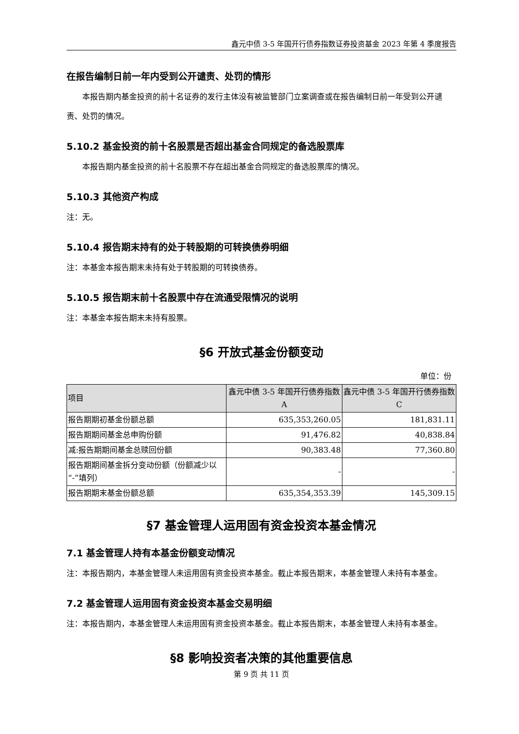鑫元中债 3-5 年国开行债券指数证券投资基金 2023 年第 4 季度报告
在报告编制日前一年内受到公开谴责、处罚的情形
本报告期内基金投资的前十名证券的发行主体没有被监管部门立案调查或在报告编制日前一年受到公开谴责、处罚的情况。
5.10.2 基金投资的前十名股票是否超出基金合同规定的备选股票库
本报告期内基金投资的前十名股票不存在超出基金合同规定的备选股票库的情况。
5.10.3 其他资产构成
注：无。
5.10.4 报告期末持有的处于转股期的可转换债券明细
注：本基金本报告期末未持有处于转股期的可转换债券。
5.10.5 报告期末前十名股票中存在流通受限情况的说明
注：本基金本报告期末未持有股票。
§6 开放式基金份额变动
单位：份
| 项目 | 鑫元中债 3-5 年国开行债券指数 A | 鑫元中债 3-5 年国开行债券指数 C |
| --- | --- | --- |
| 报告期期初基金份额总额 | 635,353,260.05 | 181,831.11 |
| 报告期期间基金总申购份额 | 91,476.82 | 40,838.84 |
| 减:报告期期间基金总赎回份额 | 90,383.48 | 77,360.80 |
| 报告期期间基金拆分变动份额（份额减少以“-”填列） | - | - |
| 报告期期末基金份额总额 | 635,354,353.39 | 145,309.15 |
§7 基金管理人运用固有资金投资本基金情况
7.1 基金管理人持有本基金份额变动情况
注：本报告期内，本基金管理人未运用固有资金投资本基金。截止本报告期末，本基金管理人未持有本基金。
7.2 基金管理人运用固有资金投资本基金交易明细
注：本报告期内，本基金管理人未运用固有资金投资本基金。截止本报告期末，本基金管理人未持有本基金。
§8 影响投资者决策的其他重要信息
第 9 页 共 11 页